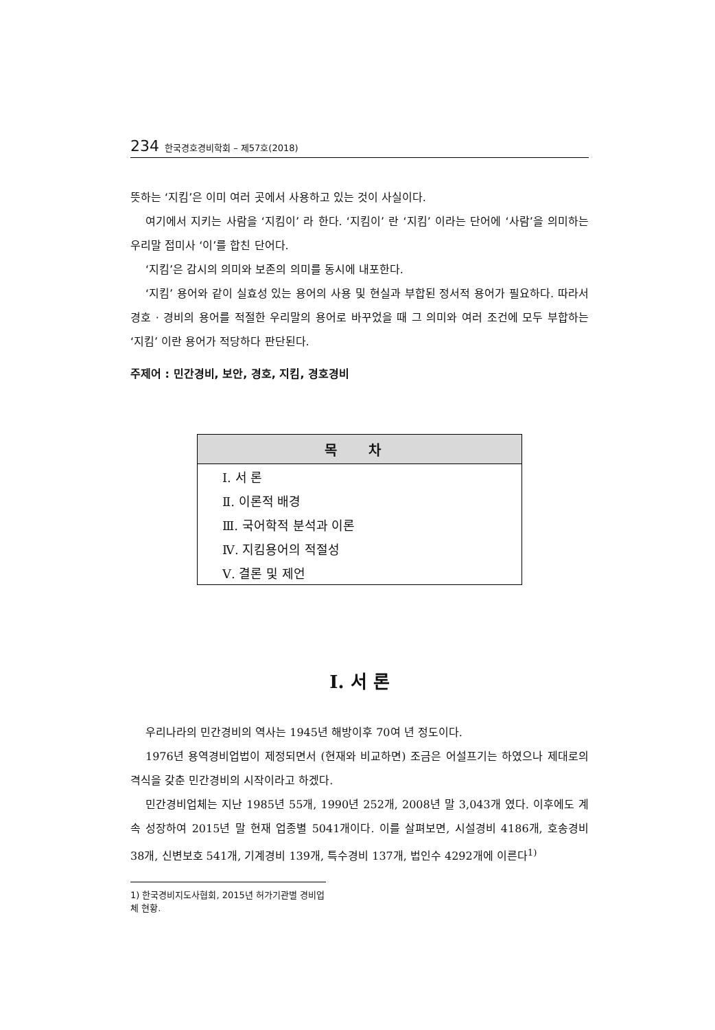234 한국경호경비학회 – 제57호(2018)
뜻하는 ‘지킴’은 이미 여러 곳에서 사용하고 있는 것이 사실이다.
여기에서 지키는 사람을 ‘지킴이’ 라 한다. ‘지킴이’ 란 ‘지킴’ 이라는 단어에 ‘사람’을 의미하는 우리말 접미사 ‘이’를 합친 단어다.
‘지킴’은 감시의 의미와 보존의 의미를 동시에 내포한다.
‘지킴’ 용어와 같이 실효성 있는 용어의 사용 및 현실과 부합된 정서적 용어가 필요하다. 따라서 경호 · 경비의 용어를 적절한 우리말의 용어로 바꾸었을 때 그 의미와 여러 조건에 모두 부합하는 ‘지킴’ 이란 용어가 적당하다 판단된다.
주제어 : 민간경비, 보안, 경호, 지킴, 경호경비
| 목 차 |
| --- |
| Ⅰ. 서 론 |
| Ⅱ. 이론적 배경 |
| Ⅲ. 국어학적 분석과 이론 |
| Ⅳ. 지킴용어의 적절성 |
| Ⅴ. 결론 및 제언 |
Ⅰ. 서 론
우리나라의 민간경비의 역사는 1945년 해방이후 70여 년 정도이다.
1976년 용역경비업법이 제정되면서 (현재와 비교하면) 조금은 어설프기는 하였으나 제대로의 격식을 갖춘 민간경비의 시작이라고 하겠다.
민간경비업체는 지난 1985년 55개, 1990년 252개, 2008년 말 3,043개 였다. 이후에도 계속 성장하여 2015년 말 현재 업종별 5041개이다. 이를 살펴보면, 시설경비 4186개, 호송경비 38개, 신변보호 541개, 기계경비 139개, 특수경비 137개, 법인수 4292개에 이른다<sup>1)</sup>
1) 한국경비지도사협회, 2015년 허가기관별 경비업체 현황.